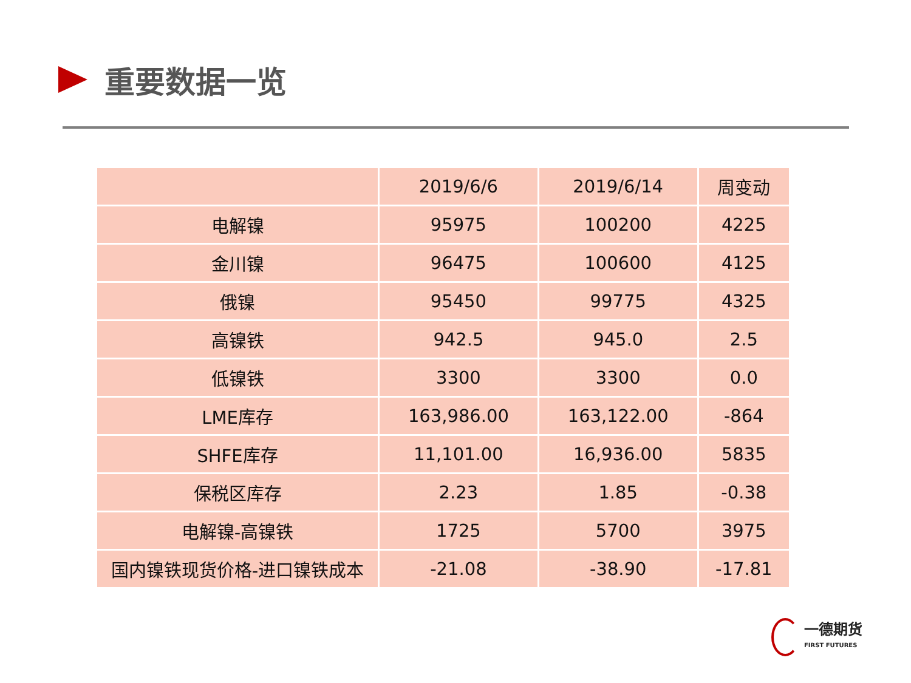重要数据一览
| | 2019/6/6 | 2019/6/14 | 周变动 |
| --- | --- | --- | --- |
| 电解镍 | 95975 | 100200 | 4225 |
| 金川镍 | 96475 | 100600 | 4125 |
| 俄镍 | 95450 | 99775 | 4325 |
| 高镍铁 | 942.5 | 945.0 | 2.5 |
| 低镍铁 | 3300 | 3300 | 0.0 |
| LME库存 | 163,986.00 | 163,122.00 | -864 |
| SHFE库存 | 11,101.00 | 16,936.00 | 5835 |
| 保税区库存 | 2.23 | 1.85 | -0.38 |
| 电解镍-高镍铁 | 1725 | 5700 | 3975 |
| 国内镍铁现货价格-进口镍铁成本 | -21.08 | -38.90 | -17.81 |
一德期货
FIRST FUTURES